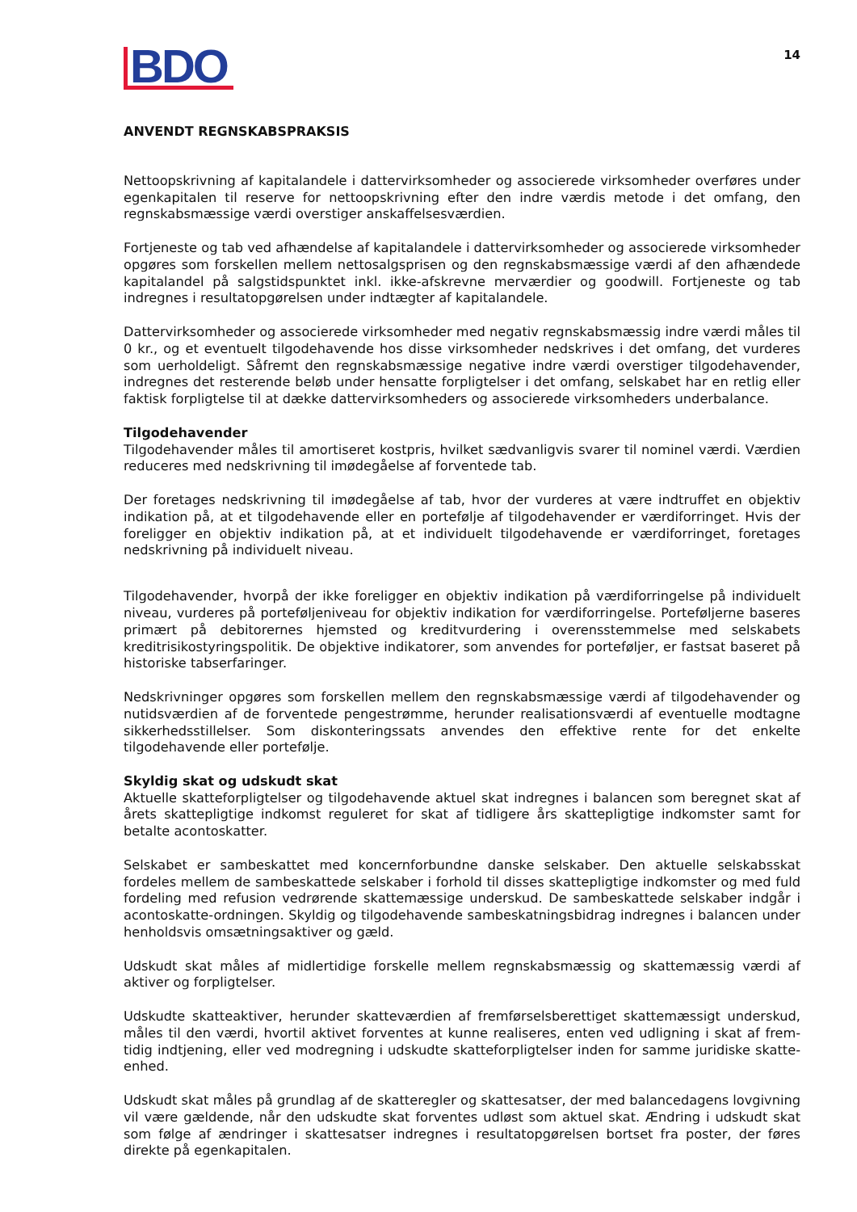BDO
14
ANVENDT REGNSKABSPRAKSIS
Nettoopskrivning af kapitalandele i dattervirksomheder og associerede virksomheder overføres under egenkapitalen til reserve for nettoopskrivning efter den indre værdis metode i det omfang, den regnskabsmæssige værdi overstiger anskaffelsesværdien.
Fortjeneste og tab ved afhændelse af kapitalandele i dattervirksomheder og associerede virksomheder opgøres som forskellen mellem nettosalgsprisen og den regnskabsmæssige værdi af den afhændede kapitalandel på salgstidspunktet inkl. ikke-afskrevne merværdier og goodwill. Fortjeneste og tab indregnes i resultatopgørelsen under indtægter af kapitalandele.
Dattervirksomheder og associerede virksomheder med negativ regnskabsmæssig indre værdi måles til 0 kr., og et eventuelt tilgodehavende hos disse virksomheder nedskrives i det omfang, det vurderes som uerholdeligt. Såfremt den regnskabsmæssige negative indre værdi overstiger tilgodehavender, indregnes det resterende beløb under hensatte forpligtelser i det omfang, selskabet har en retlig eller faktisk forpligtelse til at dække dattervirksomheders og associerede virksomheders underbalance.
Tilgodehavender
Tilgodehavender måles til amortiseret kostpris, hvilket sædvanligvis svarer til nominel værdi. Værdien reduceres med nedskrivning til imødegåelse af forventede tab.
Der foretages nedskrivning til imødegåelse af tab, hvor der vurderes at være indtruffet en objektiv indikation på, at et tilgodehavende eller en portefølje af tilgodehavender er værdiforringet. Hvis der foreligger en objektiv indikation på, at et individuelt tilgodehavende er værdiforringet, foretages nedskrivning på individuelt niveau.
Tilgodehavender, hvorpå der ikke foreligger en objektiv indikation på værdiforringelse på individuelt niveau, vurderes på porteføljeniveau for objektiv indikation for værdiforringelse. Porteføljerne baseres primært på debitorernes hjemsted og kreditvurdering i overensstemmelse med selskabets kreditrisikostyringspolitik. De objektive indikatorer, som anvendes for porteføljer, er fastsat baseret på historiske tabserfaringer.
Nedskrivninger opgøres som forskellen mellem den regnskabsmæssige værdi af tilgodehavender og nutidsværdien af de forventede pengestrømme, herunder realisationsværdi af eventuelle modtagne sikkerhedsstillelser. Som diskonteringssats anvendes den effektive rente for det enkelte tilgodehavende eller portefølje.
Skyldig skat og udskudt skat
Aktuelle skatteforpligtelser og tilgodehavende aktuel skat indregnes i balancen som beregnet skat af årets skattepligtige indkomst reguleret for skat af tidligere års skattepligtige indkomster samt for betalte acontoskatter.
Selskabet er sambeskattet med koncernforbundne danske selskaber. Den aktuelle selskabsskat fordeles mellem de sambeskattede selskaber i forhold til disses skattepligtige indkomster og med fuld fordeling med refusion vedrørende skattemæssige underskud. De sambeskattede selskaber indgår i acontoskatte-ordningen. Skyldig og tilgodehavende sambeskatningsbidrag indregnes i balancen under henholdsvis omsætningsaktiver og gæld.
Udskudt skat måles af midlertidige forskelle mellem regnskabsmæssig og skattemæssig værdi af aktiver og forpligtelser.
Udskudte skatteaktiver, herunder skatteværdien af fremførselsberettiget skattemæssigt underskud, måles til den værdi, hvortil aktivet forventes at kunne realiseres, enten ved udligning i skat af frem-tidig indtjening, eller ved modregning i udskudte skatteforpligtelser inden for samme juridiske skatte-enhed.
Udskudt skat måles på grundlag af de skatteregler og skattesatser, der med balancedagens lovgivning vil være gældende, når den udskudte skat forventes udløst som aktuel skat. Ændring i udskudt skat som følge af ændringer i skattesatser indregnes i resultatopgørelsen bortset fra poster, der føres direkte på egenkapitalen.